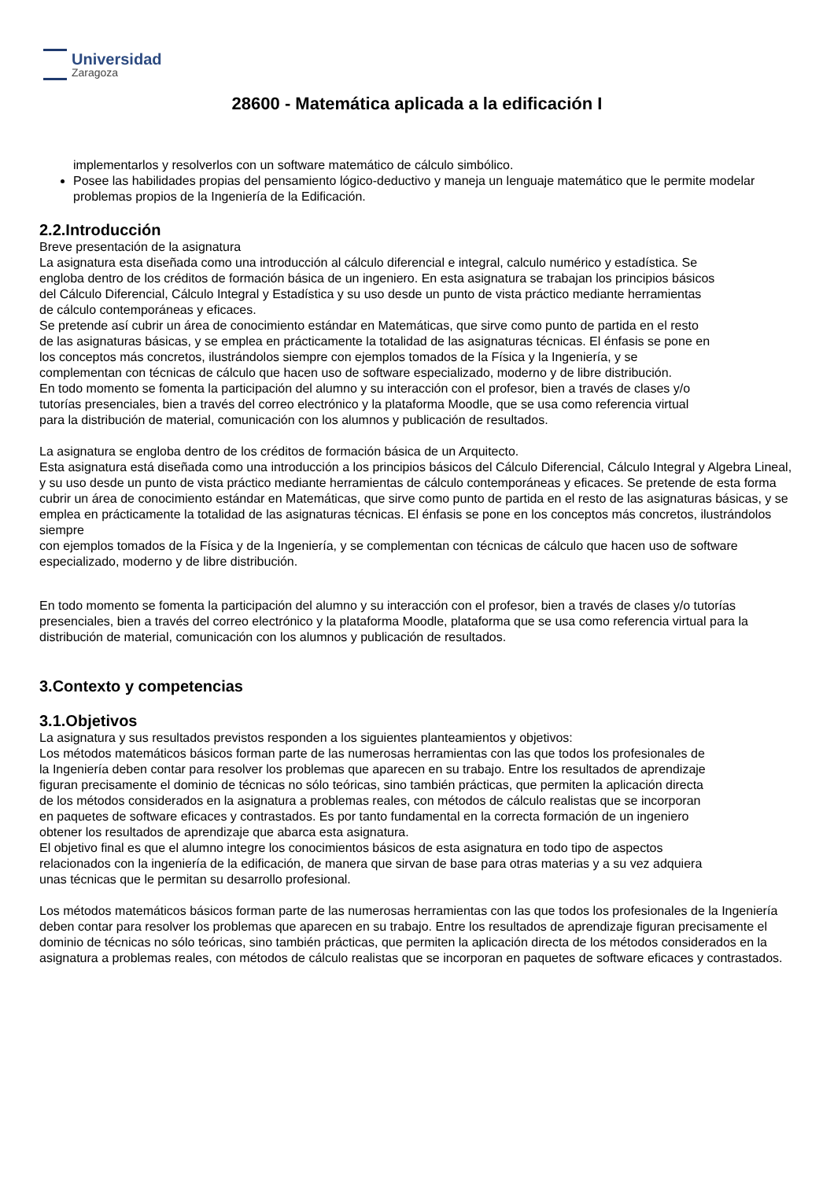Universidad
Zaragoza
28600 - Matemática aplicada a la edificación I
implementarlos y resolverlos con un software matemático de cálculo simbólico.
Posee las habilidades propias del pensamiento lógico-deductivo y maneja un lenguaje matemático que le permite modelar problemas propios de la Ingeniería de la Edificación.
2.2.Introducción
Breve presentación de la asignatura
La asignatura esta diseñada como una introducción al cálculo diferencial e integral, calculo numérico y estadística. Se engloba dentro de los créditos de formación básica de un ingeniero. En esta asignatura se trabajan los principios básicos del Cálculo Diferencial, Cálculo Integral y Estadística y su uso desde un punto de vista práctico mediante herramientas de cálculo contemporáneas y eficaces.
Se pretende así cubrir un área de conocimiento estándar en Matemáticas, que sirve como punto de partida en el resto de las asignaturas básicas, y se emplea en prácticamente la totalidad de las asignaturas técnicas. El énfasis se pone en los conceptos más concretos, ilustrándolos siempre con ejemplos tomados de la Física y la Ingeniería, y se complementan con técnicas de cálculo que hacen uso de software especializado, moderno y de libre distribución.
En todo momento se fomenta la participación del alumno y su interacción con el profesor, bien a través de clases y/o tutorías presenciales, bien a través del correo electrónico y la plataforma Moodle, que se usa como referencia virtual para la distribución de material, comunicación con los alumnos y publicación de resultados.
La asignatura se engloba dentro de los créditos de formación básica de un Arquitecto.
Esta asignatura está diseñada como una introducción a los principios básicos del Cálculo Diferencial, Cálculo Integral y Algebra Lineal, y su uso desde un punto de vista práctico mediante herramientas de cálculo contemporáneas y eficaces. Se pretende de esta forma cubrir un área de conocimiento estándar en Matemáticas, que sirve como punto de partida en el resto de las asignaturas básicas, y se emplea en prácticamente la totalidad de las asignaturas técnicas. El énfasis se pone en los conceptos más concretos, ilustrándolos siempre
con ejemplos tomados de la Física y de la Ingeniería, y se complementan con técnicas de cálculo que hacen uso de software especializado, moderno y de libre distribución.
En todo momento se fomenta la participación del alumno y su interacción con el profesor, bien a través de clases y/o tutorías presenciales, bien a través del correo electrónico y la plataforma Moodle, plataforma que se usa como referencia virtual para la distribución de material, comunicación con los alumnos y publicación de resultados.
3.Contexto y competencias
3.1.Objetivos
La asignatura y sus resultados previstos responden a los siguientes planteamientos y objetivos:
Los métodos matemáticos básicos forman parte de las numerosas herramientas con las que todos los profesionales de la Ingeniería deben contar para resolver los problemas que aparecen en su trabajo. Entre los resultados de aprendizaje figuran precisamente el dominio de técnicas no sólo teóricas, sino también prácticas, que permiten la aplicación directa de los métodos considerados en la asignatura a problemas reales, con métodos de cálculo realistas que se incorporan en paquetes de software eficaces y contrastados. Es por tanto fundamental en la correcta formación de un ingeniero obtener los resultados de aprendizaje que abarca esta asignatura.
El objetivo final es que el alumno integre los conocimientos básicos de esta asignatura en todo tipo de aspectos relacionados con la ingeniería de la edificación, de manera que sirvan de base para otras materias y a su vez adquiera unas técnicas que le permitan su desarrollo profesional.
Los métodos matemáticos básicos forman parte de las numerosas herramientas con las que todos los profesionales de la Ingeniería deben contar para resolver los problemas que aparecen en su trabajo. Entre los resultados de aprendizaje figuran precisamente el
dominio de técnicas no sólo teóricas, sino también prácticas, que permiten la aplicación directa de los métodos considerados en la asignatura a problemas reales, con métodos de cálculo realistas que se incorporan en paquetes de software eficaces y contrastados.